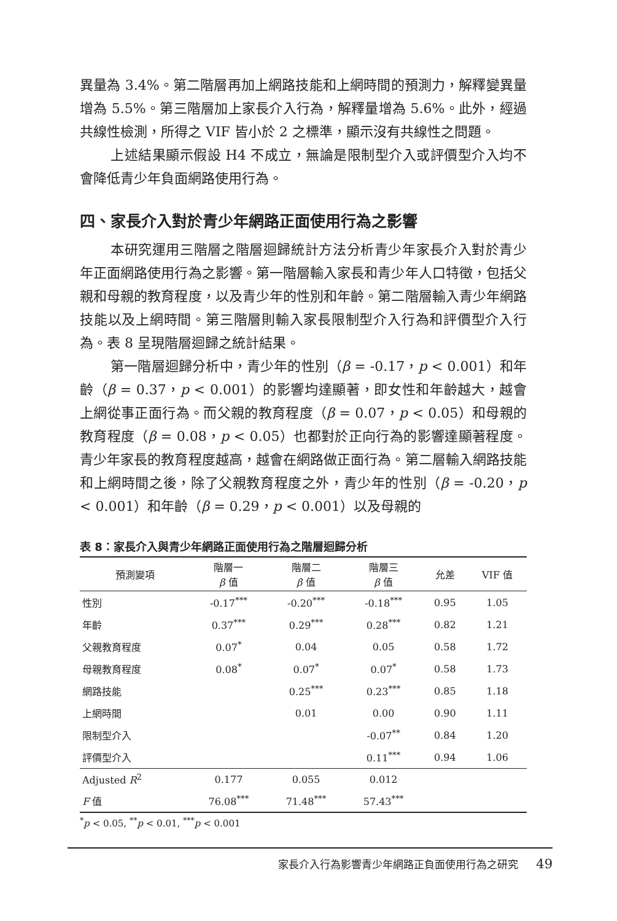異量為 3.4%。第二階層再加上網路技能和上網時間的預測力，解釋變異量增為 5.5%。第三階層加上家長介入行為，解釋量增為 5.6%。此外，經過共線性檢測，所得之 VIF 皆小於 2 之標準，顯示沒有共線性之問題。
上述結果顯示假設 H4 不成立，無論是限制型介入或評價型介入均不會降低青少年負面網路使用行為。
四、家長介入對於青少年網路正面使用行為之影響
本研究運用三階層之階層迴歸統計方法分析青少年家長介入對於青少年正面網路使用行為之影響。第一階層輸入家長和青少年人口特徵，包括父親和母親的教育程度，以及青少年的性別和年齡。第二階層輸入青少年網路技能以及上網時間。第三階層則輸入家長限制型介入行為和評價型介入行為。表 8 呈現階層迴歸之統計結果。
第一階層迴歸分析中，青少年的性別（β = -0.17，p < 0.001）和年齡（β = 0.37，p < 0.001）的影響均達顯著，即女性和年齡越大，越會上網從事正面行為。而父親的教育程度（β = 0.07，p < 0.05）和母親的教育程度（β = 0.08，p < 0.05）也都對於正向行為的影響達顯著程度。青少年家長的教育程度越高，越會在網路做正面行為。第二層輸入網路技能和上網時間之後，除了父親教育程度之外，青少年的性別（β = -0.20，p < 0.001）和年齡（β = 0.29，p < 0.001）以及母親的
表 8：家長介入與青少年網路正面使用行為之階層迴歸分析
| 預測變項 | 階層一 β 值 | 階層二 β 值 | 階層三 β 值 | 允差 | VIF 值 |
| --- | --- | --- | --- | --- | --- |
| 性別 | -0.17<sup>***</sup> | -0.20<sup>***</sup> | -0.18<sup>***</sup> | 0.95 | 1.05 |
| 年齡 | 0.37<sup>***</sup> | 0.29<sup>***</sup> | 0.28<sup>***</sup> | 0.82 | 1.21 |
| 父親教育程度 | 0.07<sup>*</sup> | 0.04 | 0.05 | 0.58 | 1.72 |
| 母親教育程度 | 0.08<sup>*</sup> | 0.07<sup>*</sup> | 0.07<sup>*</sup> | 0.58 | 1.73 |
| 網路技能 | | 0.25<sup>***</sup> | 0.23<sup>***</sup> | 0.85 | 1.18 |
| 上網時間 | | 0.01 | 0.00 | 0.90 | 1.11 |
| 限制型介入 | | | -0.07<sup>**</sup> | 0.84 | 1.20 |
| 評價型介入 | | | 0.11<sup>***</sup> | 0.94 | 1.06 |
| Adjusted R<sup>2</sup> | 0.177 | 0.055 | 0.012 | | |
| F 值 | 76.08<sup>***</sup> | 71.48<sup>***</sup> | 57.43<sup>***</sup> | | |
<sup>*</sup> p < 0.05, <sup>**</sup>p < 0.01, <sup>***</sup>p < 0.001
家長介入行為影響青少年網路正負面使用行為之研究 49